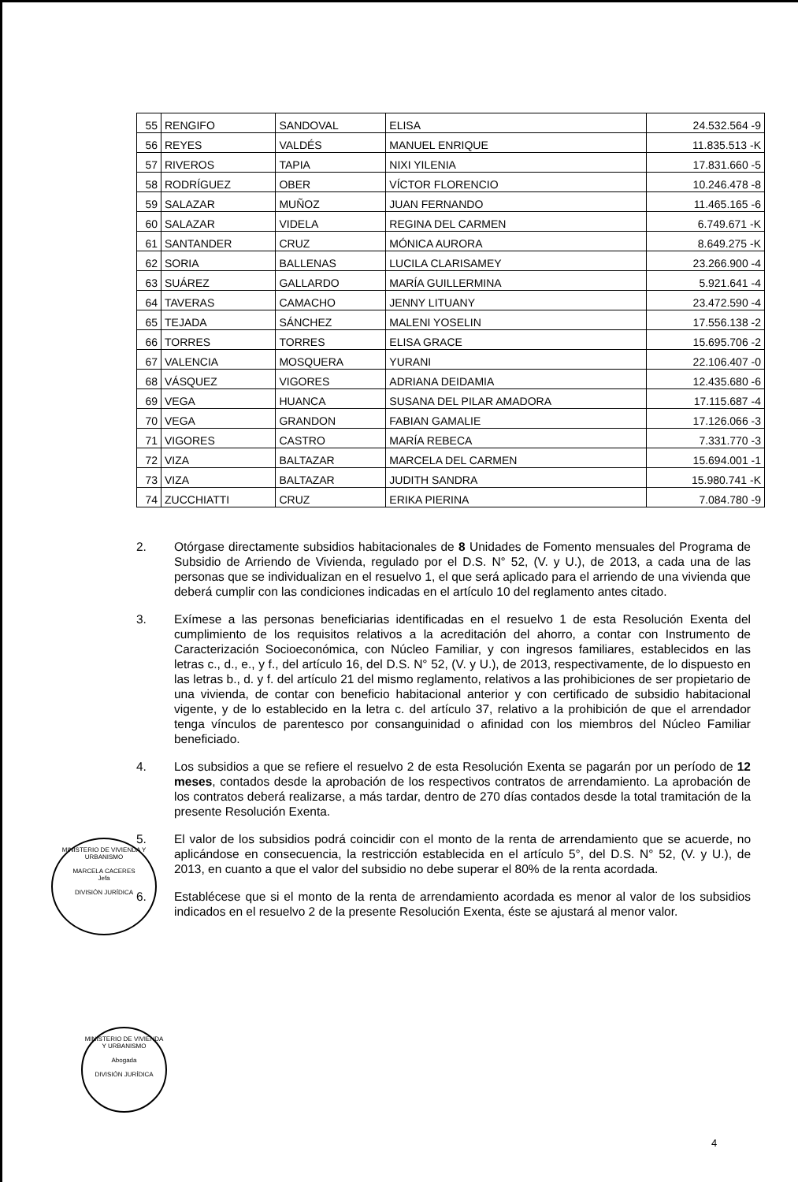| 55 | RENGIFO | SANDOVAL | ELISA | 24.532.564 -9 |
| 56 | REYES | VALDÉS | MANUEL ENRIQUE | 11.835.513 -K |
| 57 | RIVEROS | TAPIA | NIXI YILENIA | 17.831.660 -5 |
| 58 | RODRÍGUEZ | OBER | VÍCTOR FLORENCIO | 10.246.478 -8 |
| 59 | SALAZAR | MUÑOZ | JUAN FERNANDO | 11.465.165 -6 |
| 60 | SALAZAR | VIDELA | REGINA DEL CARMEN | 6.749.671 -K |
| 61 | SANTANDER | CRUZ | MÓNICA AURORA | 8.649.275 -K |
| 62 | SORIA | BALLENAS | LUCILA CLARISAMEY | 23.266.900 -4 |
| 63 | SUÁREZ | GALLARDO | MARÍA GUILLERMINA | 5.921.641 -4 |
| 64 | TAVERAS | CAMACHO | JENNY LITUANY | 23.472.590 -4 |
| 65 | TEJADA | SÁNCHEZ | MALENI YOSELIN | 17.556.138 -2 |
| 66 | TORRES | TORRES | ELISA GRACE | 15.695.706 -2 |
| 67 | VALENCIA | MOSQUERA | YURANI | 22.106.407 -0 |
| 68 | VÁSQUEZ | VIGORES | ADRIANA DEIDAMIA | 12.435.680 -6 |
| 69 | VEGA | HUANCA | SUSANA DEL PILAR AMADORA | 17.115.687 -4 |
| 70 | VEGA | GRANDON | FABIAN GAMALIE | 17.126.066 -3 |
| 71 | VIGORES | CASTRO | MARÍA REBECA | 7.331.770 -3 |
| 72 | VIZA | BALTAZAR | MARCELA DEL CARMEN | 15.694.001 -1 |
| 73 | VIZA | BALTAZAR | JUDITH SANDRA | 15.980.741 -K |
| 74 | ZUCCHIATTI | CRUZ | ERIKA PIERINA | 7.084.780 -9 |
2. Otórgase directamente subsidios habitacionales de 8 Unidades de Fomento mensuales del Programa de Subsidio de Arriendo de Vivienda, regulado por el D.S. N° 52, (V. y U.), de 2013, a cada una de las personas que se individualizan en el resuelvo 1, el que será aplicado para el arriendo de una vivienda que deberá cumplir con las condiciones indicadas en el artículo 10 del reglamento antes citado.
3. Exímese a las personas beneficiarias identificadas en el resuelvo 1 de esta Resolución Exenta del cumplimiento de los requisitos relativos a la acreditación del ahorro, a contar con Instrumento de Caracterización Socioeconómica, con Núcleo Familiar, y con ingresos familiares, establecidos en las letras c., d., e., y f., del artículo 16, del D.S. N° 52, (V. y U.), de 2013, respectivamente, de lo dispuesto en las letras b., d. y f. del artículo 21 del mismo reglamento, relativos a las prohibiciones de ser propietario de una vivienda, de contar con beneficio habitacional anterior y con certificado de subsidio habitacional vigente, y de lo establecido en la letra c. del artículo 37, relativo a la prohibición de que el arrendador tenga vínculos de parentesco por consanguinidad o afinidad con los miembros del Núcleo Familiar beneficiado.
4. Los subsidios a que se refiere el resuelvo 2 de esta Resolución Exenta se pagarán por un período de 12 meses, contados desde la aprobación de los respectivos contratos de arrendamiento. La aprobación de los contratos deberá realizarse, a más tardar, dentro de 270 días contados desde la total tramitación de la presente Resolución Exenta.
5. El valor de los subsidios podrá coincidir con el monto de la renta de arrendamiento que se acuerde, no aplicándose en consecuencia, la restricción establecida en el artículo 5°, del D.S. N° 52, (V. y U.), de 2013, en cuanto a que el valor del subsidio no debe superar el 80% de la renta acordada.
6. Establécese que si el monto de la renta de arrendamiento acordada es menor al valor de los subsidios indicados en el resuelvo 2 de la presente Resolución Exenta, éste se ajustará al menor valor.
MINISTERIO DE VIVIENDA Y URBANISMO
MARCELA CACERES
Jefa
DIVISIÓN JURÍDICA
MINISTERIO DE VIVIENDA Y URBANISMO
Abogada
DIVISIÓN JURÍDICA
4